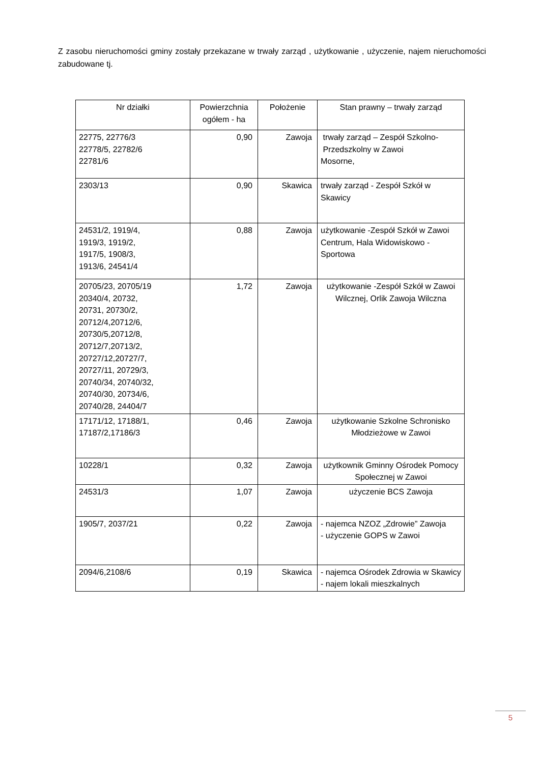Z zasobu nieruchomości gminy zostały przekazane w trwały zarząd , użytkowanie , użyczenie, najem nieruchomości zabudowane tj.
| Nr działki | Powierzchnia ogółem - ha | Położenie | Stan prawny – trwały zarząd |
| 22775, 22776/3 22778/5, 22782/6 22781/6 | 0,90 | Zawoja | trwały zarząd – Zespół Szkolno- Przedszkolny w Zawoi Mosorne, |
| 2303/13 | 0,90 | Skawica | trwały zarząd - Zespół Szkół w Skawicy |
| 24531/2, 1919/4, 1919/3, 1919/2, 1917/5, 1908/3, 1913/6, 24541/4 | 0,88 | Zawoja | użytkowanie -Zespół Szkół w Zawoi Centrum, Hala Widowiskowo - Sportowa |
| 20705/23, 20705/19 20340/4, 20732, 20731, 20730/2, 20712/4,20712/6, 20730/5,20712/8, 20712/7,20713/2, 20727/12,20727/7, 20727/11, 20729/3, 20740/34, 20740/32, 20740/30, 20734/6, 20740/28, 24404/7 | 1,72 | Zawoja | użytkowanie -Zespół Szkół w Zawoi Wilcznej, Orlik Zawoja Wilczna |
| 17171/12, 17188/1, 17187/2,17186/3 | 0,46 | Zawoja | użytkowanie Szkolne Schronisko Młodzieżowe w Zawoi |
| 10228/1 | 0,32 | Zawoja | użytkownik Gminny Ośrodek Pomocy Społecznej w Zawoi |
| 24531/3 | 1,07 | Zawoja | użyczenie BCS Zawoja |
| 1905/7, 2037/21 | 0,22 | Zawoja | - najemca NZOZ „Zdrowie” Zawoja - użyczenie GOPS w Zawoi |
| 2094/6,2108/6 | 0,19 | Skawica | - najemca Ośrodek Zdrowia w Skawicy - najem lokali mieszkalnych |
5